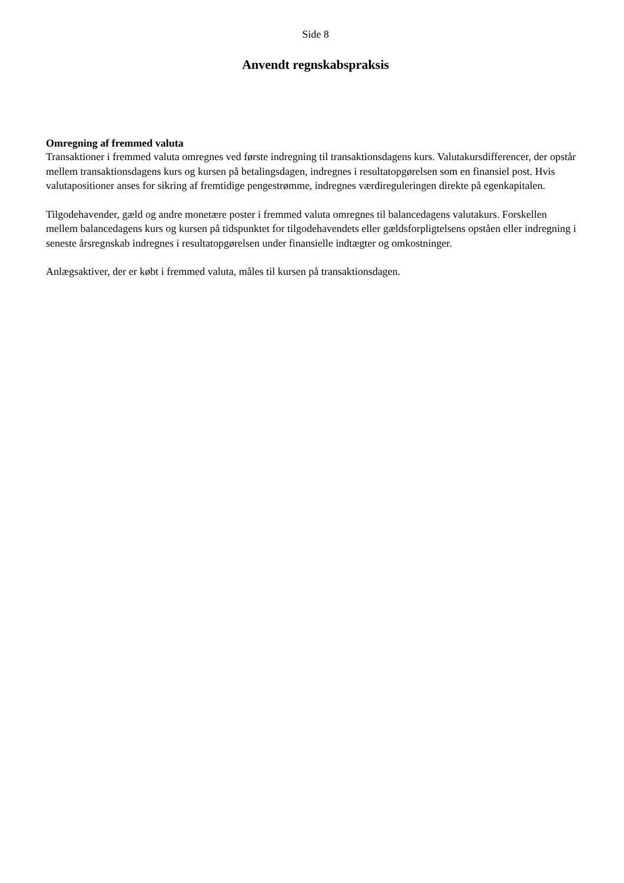Side 8
Anvendt regnskabspraksis
Omregning af fremmed valuta
Transaktioner i fremmed valuta omregnes ved første indregning til transaktionsdagens kurs. Valutakursdifferencer, der opstår mellem transaktionsdagens kurs og kursen på betalingsdagen, indregnes i resultatopgørelsen som en finansiel post. Hvis valutapositioner anses for sikring af fremtidige pengestrømme, indregnes værdireguleringen direkte på egenkapitalen.
Tilgodehavender, gæld og andre monetære poster i fremmed valuta omregnes til balancedagens valutakurs. Forskellen mellem balancedagens kurs og kursen på tidspunktet for tilgodehavendets eller gældsforpligtelsens opståen eller indregning i seneste årsregnskab indregnes i resultatopgørelsen under finansielle indtægter og omkostninger.
Anlægsaktiver, der er købt i fremmed valuta, måles til kursen på transaktionsdagen.